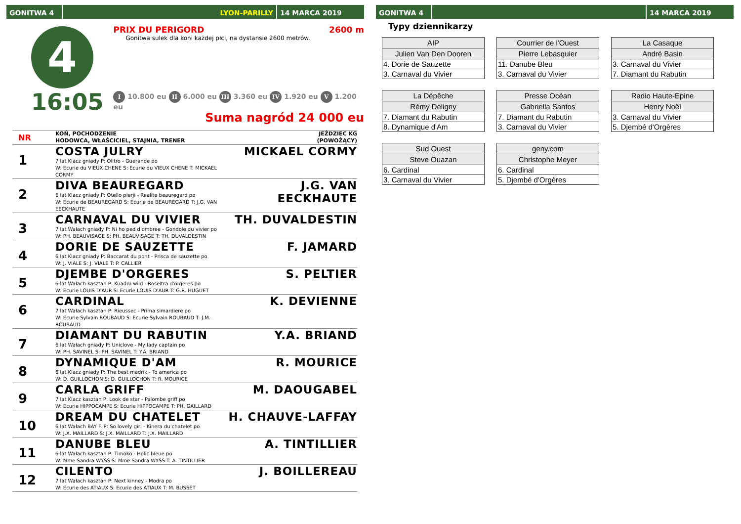GONITWA 4 LYON-PARILLY 14 MARCA 2019
4
16:05
PRIX DU PERIGORD 2600 m
Gonitwa sulek dla koni każdej płci, na dystansie 2600 metrów.
I 10.800 eu II 6.000 eu III 3.360 eu IV 1.920 eu V 1.200 eu
Suma nagród 24 000 eu
| NR | KOŃ, POCHODZENIE HODOWCA, WŁAŚCICIEL, STAJNIA, TRENER | JEŹDZIEC KG (POWOŻĄCY) |
| --- | --- | --- |
| 1 | COSTA JULRY 7 lat Klacz gniady P: Olitro - Guerande po W: Ecurie du VIEUX CHENE S: Ecurie du VIEUX CHENE T: MICKAEL CORMY | MICKAEL CORMY |
| 2 | DIVA BEAUREGARD 6 lat Klacz gniady P: Otello pierji - Realite beauregard po W: Ecurie de BEAUREGARD S: Ecurie de BEAUREGARD T: J.G. VAN EECKHAUTE | J.G. VAN EECKHAUTE |
| 3 | CARNAVAL DU VIVIER 7 lat Wałach gniady P: Ni ho ped d'ombree - Gondole du vivier po W: PH. BEAUVISAGE S: PH. BEAUVISAGE T: TH. DUVALDESTIN | TH. DUVALDESTIN |
| 4 | DORIE DE SAUZETTE 6 lat Klacz gniady P: Baccarat du pont - Prisca de sauzette po W: J. VIALE S: J. VIALE T: P. CALLIER | F. JAMARD |
| 5 | DJEMBE D'ORGERES 6 lat Wałach kasztan P: Kuadro wild - Roseltra d'orgeres po W: Ecurie LOUIS D'AUR S: Ecurie LOUIS D'AUR T: G.R. HUGUET | S. PELTIER |
| 6 | CARDINAL 7 lat Wałach kasztan P: Rieussec - Prima simardiere po W: Ecurie Sylvain ROUBAUD S: Ecurie Sylvain ROUBAUD T: J.M. ROUBAUD | K. DEVIENNE |
| 7 | DIAMANT DU RABUTIN 6 lat Wałach gniady P: Uniclove - My lady captain po W: PH. SAVINEL S: PH. SAVINEL T: Y.A. BRIAND | Y.A. BRIAND |
| 8 | DYNAMIQUE D'AM 6 lat Klacz gniady P: The best madrik - To america po W: D. GUILLOCHON S: D. GUILLOCHON T: R. MOURICE | R. MOURICE |
| 9 | CARLA GRIFF 7 lat Klacz kasztan P: Look de star - Palombe griff po W: Ecurie HIPPOCAMPE S: Ecurie HIPPOCAMPE T: PH. GAILLARD | M. DAOUGABEL |
| 10 | DREAM DU CHATELET 6 lat Wałach BAY F. P: So lovely girl - Kinera du chatelet po W: J.X. MAILLARD S: J.X. MAILLARD T: J.X. MAILLARD | H. CHAUVE-LAFFAY |
| 11 | DANUBE BLEU 6 lat Wałach kasztan P: Timoko - Holic bleue po W: Mme Sandra WYSS S: Mme Sandra WYSS T: A. TINTILLIER | A. TINTILLIER |
| 12 | CILENTO 7 lat Wałach kasztan P: Next kinney - Modra po W: Ecurie des ATIAUX S: Ecurie des ATIAUX T: M. BUSSET | J. BOILLEREAU |
GONITWA 4 14 MARCA 2019
Typy dziennikarzy
| AIP |
| --- |
| Julien Van Den Dooren |
| 4. Dorie de Sauzette |
| 3. Carnaval du Vivier |
| Courrier de l'Ouest |
| --- |
| Pierre Lebasquier |
| 11. Danube Bleu |
| 3. Carnaval du Vivier |
| La Casaque |
| --- |
| André Basin |
| 3. Carnaval du Vivier |
| 7. Diamant du Rabutin |
| La Dépêche |
| --- |
| Rémy Deligny |
| 7. Diamant du Rabutin |
| 8. Dynamique d'Am |
| Presse Océan |
| --- |
| Gabriella Santos |
| 7. Diamant du Rabutin |
| 3. Carnaval du Vivier |
| Radio Haute-Epine |
| --- |
| Henry Noël |
| 3. Carnaval du Vivier |
| 5. Djembé d'Orgères |
| Sud Ouest |
| --- |
| Steve Ouazan |
| 6. Cardinal |
| 3. Carnaval du Vivier |
| geny.com |
| --- |
| Christophe Meyer |
| 6. Cardinal |
| 5. Djembé d'Orgères |